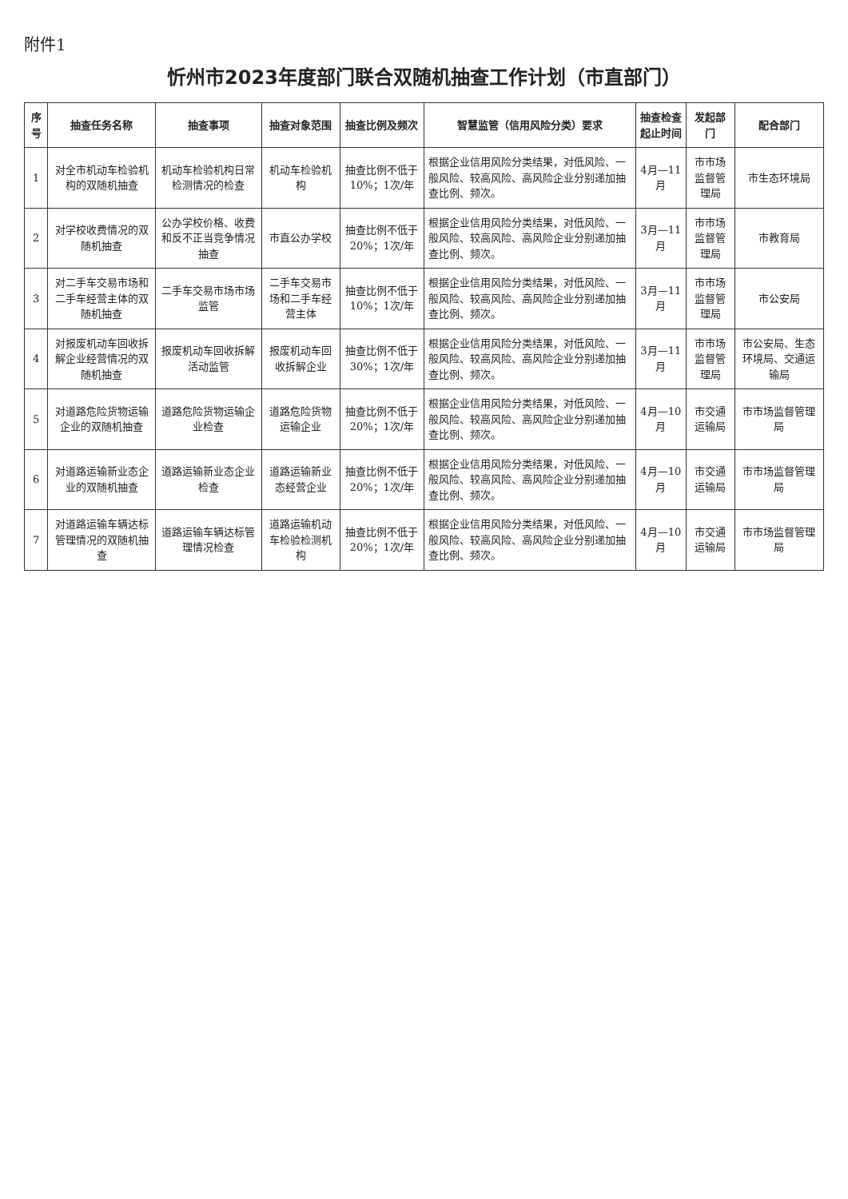附件1
忻州市2023年度部门联合双随机抽查工作计划（市直部门）
| 序号 | 抽查任务名称 | 抽查事项 | 抽查对象范围 | 抽查比例及频次 | 智慧监管（信用风险分类）要求 | 抽查检查起止时间 | 发起部门 | 配合部门 |
| --- | --- | --- | --- | --- | --- | --- | --- | --- |
| 1 | 对全市机动车检验机构的双随机抽查 | 机动车检验机构日常检测情况的检查 | 机动车检验机构 | 抽查比例不低于10%；1次/年 | 根据企业信用风险分类结果，对低风险、一般风险、较高风险、高风险企业分别递加抽查比例、频次。 | 4月—11月 | 市市场监督管理局 | 市生态环境局 |
| 2 | 对学校收费情况的双随机抽查 | 公办学校价格、收费和反不正当竞争情况抽查 | 市直公办学校 | 抽查比例不低于20%；1次/年 | 根据企业信用风险分类结果，对低风险、一般风险、较高风险、高风险企业分别递加抽查比例、频次。 | 3月—11月 | 市市场监督管理局 | 市教育局 |
| 3 | 对二手车交易市场和二手车经营主体的双随机抽查 | 二手车交易市场市场监管 | 二手车交易市场和二手车经营主体 | 抽查比例不低于10%；1次/年 | 根据企业信用风险分类结果，对低风险、一般风险、较高风险、高风险企业分别递加抽查比例、频次。 | 3月—11月 | 市市场监督管理局 | 市公安局 |
| 4 | 对报废机动车回收拆解企业经营情况的双随机抽查 | 报废机动车回收拆解活动监管 | 报废机动车回收拆解企业 | 抽查比例不低于30%；1次/年 | 根据企业信用风险分类结果，对低风险、一般风险、较高风险、高风险企业分别递加抽查比例、频次。 | 3月—11月 | 市市场监督管理局 | 市公安局、生态环境局、交通运输局 |
| 5 | 对道路危险货物运输企业的双随机抽查 | 道路危险货物运输企业检查 | 道路危险货物运输企业 | 抽查比例不低于20%；1次/年 | 根据企业信用风险分类结果，对低风险、一般风险、较高风险、高风险企业分别递加抽查比例、频次。 | 4月—10月 | 市交通运输局 | 市市场监督管理局 |
| 6 | 对道路运输新业态企业的双随机抽查 | 道路运输新业态企业检查 | 道路运输新业态经营企业 | 抽查比例不低于20%；1次/年 | 根据企业信用风险分类结果，对低风险、一般风险、较高风险、高风险企业分别递加抽查比例、频次。 | 4月—10月 | 市交通运输局 | 市市场监督管理局 |
| 7 | 对道路运输车辆达标管理情况的双随机抽查 | 道路运输车辆达标管理情况检查 | 道路运输机动车检验检测机构 | 抽查比例不低于20%；1次/年 | 根据企业信用风险分类结果，对低风险、一般风险、较高风险、高风险企业分别递加抽查比例、频次。 | 4月—10月 | 市交通运输局 | 市市场监督管理局 |